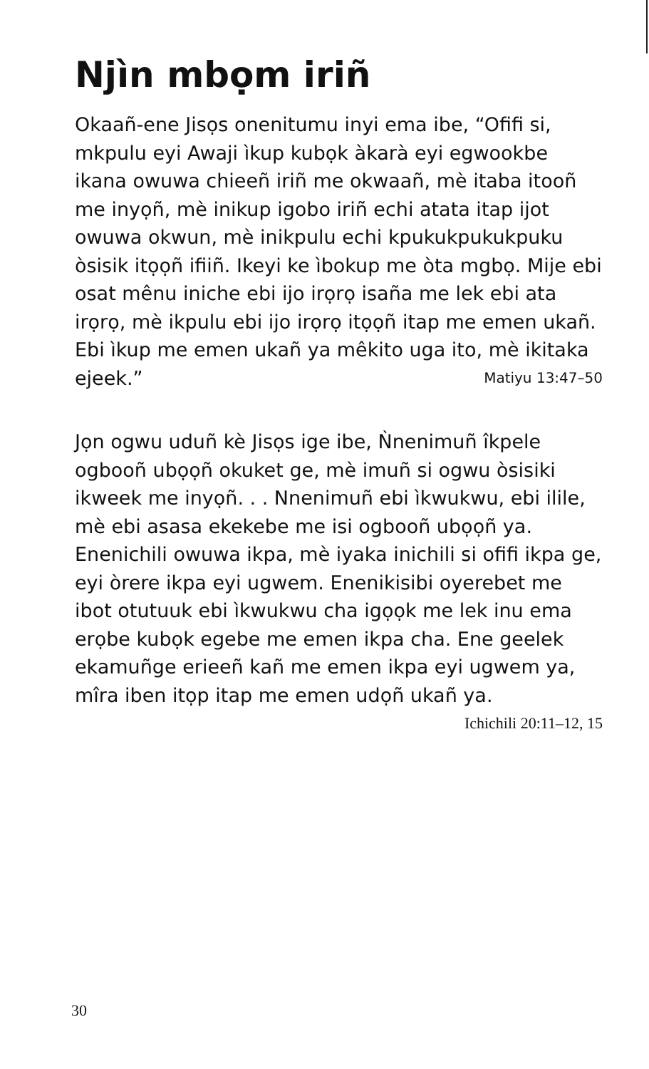Njìn mbọm iriñ
Okaañ-ene Jisọs onenitumu inyi ema ibe, “Ofifi si, mkpulu eyi Awaji ìkup kubọk àkarà eyi egwookbe ikana owuwa chieeñ iriñ me okwaañ, mè itaba itooñ me inyọñ, mè inikup igobo iriñ echi atata itap ijot owuwa okwun, mè inikpulu echi kpukukpukukpuku òsisik itọọñ ifiiñ. Ikeyi ke ìbokup me òta mgbọ. Mije ebi osat mênu iniche ebi ijo irọrọ isaña me lek ebi ata irọrọ, mè ikpulu ebi ijo irọrọ itọọñ itap me emen ukañ. Ebi ìkup me emen ukañ ya mêkito uga ito, mè ikitaka ejeek.” Matiyu 13:47–50
Jọn ogwu uduñ kè Jisọs ige ibe, Ǹnenimuñ îkpele ogbooñ ubọọñ okuket ge, mè imuñ si ogwu òsisiki ikweek me inyọñ. . . Nnenimuñ ebi ìkwukwu, ebi ilile, mè ebi asasa ekekebe me isi ogbooñ ubọọñ ya. Enenichili owuwa ikpa, mè iyaka inichili si ofifi ikpa ge, eyi òrere ikpa eyi ugwem. Enenikisibi oyerebet me ibot otutuuk ebi ìkwukwu cha igọọk me lek inu ema erọbe kubọk egebe me emen ikpa cha. Ene geelek ekamuñge erieeñ kañ me emen ikpa eyi ugwem ya, mîra iben itọp itap me emen udọñ ukañ ya.
Ichichili 20:11–12, 15
30